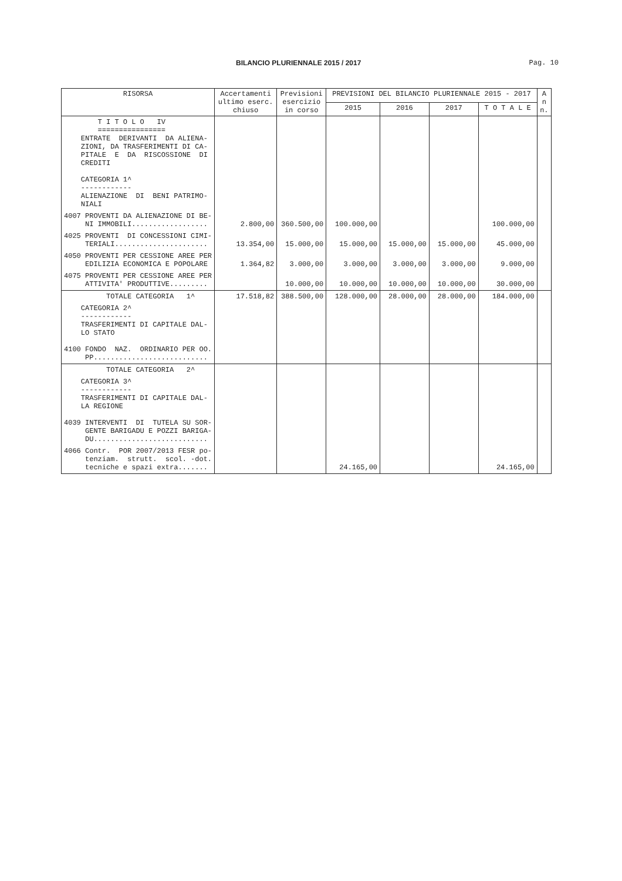BILANCIO PLURIENNALE 2015 / 2017 Pag. 10
| RISORSA | Accertamenti ultimo eserc. chiuso | Previsioni esercizio in corso | PREVISIONI DEL BILANCIO PLURIENNALE 2015 - 2017 | | | | A n n. |
| --- | --- | --- | --- | --- | --- | --- | --- |
| | | | 2015 | 2016 | 2017 | T O T A L E | |
| T I T O L O IV ================ ENTRATE DERIVANTI DA ALIENA- ZIONI, DA TRASFERIMENTI DI CA- PITALE E DA RISCOSSIONE DI CREDITI CATEGORIA 1^ ------------ ALIENAZIONE DI BENI PATRIMO- NIALI | | | | | | | |
| 4007 PROVENTI DA ALIENAZIONE DI BE- NI IMMOBILI.................. | 2.800,00 | 360.500,00 | 100.000,00 | | | 100.000,00 | |
| 4025 PROVENTI DI CONCESSIONI CIMI- TERIALI...................... | 13.354,00 | 15.000,00 | 15.000,00 | 15.000,00 | 15.000,00 | 45.000,00 | |
| 4050 PROVENTI PER CESSIONE AREE PER EDILIZIA ECONOMICA E POPOLARE | 1.364,82 | 3.000,00 | 3.000,00 | 3.000,00 | 3.000,00 | 9.000,00 | |
| 4075 PROVENTI PER CESSIONE AREE PER ATTIVITA' PRODUTTIVE......... | | 10.000,00 | 10.000,00 | 10.000,00 | 10.000,00 | 30.000,00 | |
| TOTALE CATEGORIA 1^ | 17.518,82 | 388.500,00 | 128.000,00 | 28.000,00 | 28.000,00 | 184.000,00 | |
| CATEGORIA 2^ ------------ TRASFERIMENTI DI CAPITALE DAL- LO STATO 4100 FONDO NAZ. ORDINARIO PER OO. PP........................... | | | | | | | |
| TOTALE CATEGORIA 2^ | | | | | | | |
| CATEGORIA 3^ ------------ TRASFERIMENTI DI CAPITALE DAL- LA REGIONE 4039 INTERVENTI DI TUTELA SU SOR- GENTE BARIGADU E POZZI BARIGA- DU........................... | | | | | | | |
| 4066 Contr. POR 2007/2013 FESR po- tenziam. strutt. scol. -dot. tecniche e spazi extra....... | | | 24.165,00 | | | 24.165,00 | |